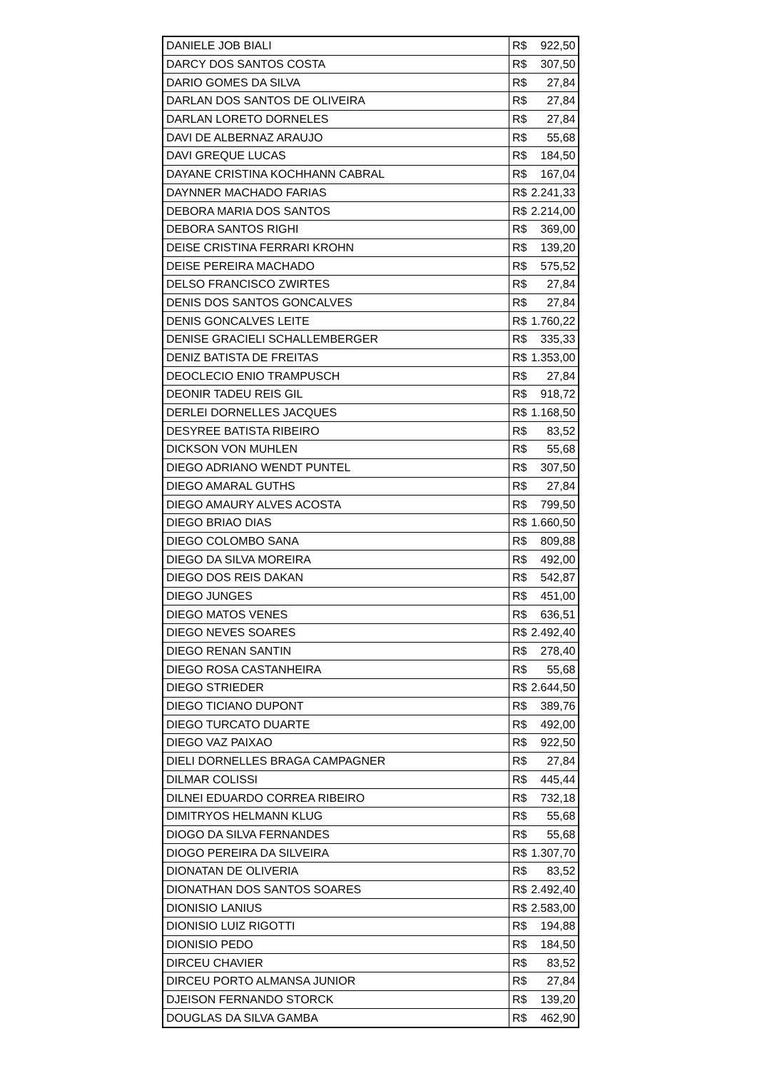| DANIELE JOB BIALI | R$ | 922,50 |
| DARCY DOS SANTOS COSTA | R$ | 307,50 |
| DARIO GOMES DA SILVA | R$ | 27,84 |
| DARLAN DOS SANTOS DE OLIVEIRA | R$ | 27,84 |
| DARLAN LORETO DORNELES | R$ | 27,84 |
| DAVI DE ALBERNAZ ARAUJO | R$ | 55,68 |
| DAVI GREQUE LUCAS | R$ | 184,50 |
| DAYANE CRISTINA KOCHHANN CABRAL | R$ | 167,04 |
| DAYNNER MACHADO FARIAS | R$ | 2.241,33 |
| DEBORA MARIA DOS SANTOS | R$ | 2.214,00 |
| DEBORA SANTOS RIGHI | R$ | 369,00 |
| DEISE CRISTINA FERRARI KROHN | R$ | 139,20 |
| DEISE PEREIRA MACHADO | R$ | 575,52 |
| DELSO FRANCISCO ZWIRTES | R$ | 27,84 |
| DENIS DOS SANTOS GONCALVES | R$ | 27,84 |
| DENIS GONCALVES LEITE | R$ | 1.760,22 |
| DENISE GRACIELI SCHALLEMBERGER | R$ | 335,33 |
| DENIZ BATISTA DE FREITAS | R$ | 1.353,00 |
| DEOCLECIO ENIO TRAMPUSCH | R$ | 27,84 |
| DEONIR TADEU REIS GIL | R$ | 918,72 |
| DERLEI DORNELLES JACQUES | R$ | 1.168,50 |
| DESYREE BATISTA RIBEIRO | R$ | 83,52 |
| DICKSON VON MUHLEN | R$ | 55,68 |
| DIEGO ADRIANO WENDT PUNTEL | R$ | 307,50 |
| DIEGO AMARAL GUTHS | R$ | 27,84 |
| DIEGO AMAURY ALVES ACOSTA | R$ | 799,50 |
| DIEGO BRIAO DIAS | R$ | 1.660,50 |
| DIEGO COLOMBO SANA | R$ | 809,88 |
| DIEGO DA SILVA MOREIRA | R$ | 492,00 |
| DIEGO DOS REIS DAKAN | R$ | 542,87 |
| DIEGO JUNGES | R$ | 451,00 |
| DIEGO MATOS VENES | R$ | 636,51 |
| DIEGO NEVES SOARES | R$ | 2.492,40 |
| DIEGO RENAN SANTIN | R$ | 278,40 |
| DIEGO ROSA CASTANHEIRA | R$ | 55,68 |
| DIEGO STRIEDER | R$ | 2.644,50 |
| DIEGO TICIANO DUPONT | R$ | 389,76 |
| DIEGO TURCATO DUARTE | R$ | 492,00 |
| DIEGO VAZ PAIXAO | R$ | 922,50 |
| DIELI DORNELLES BRAGA CAMPAGNER | R$ | 27,84 |
| DILMAR COLISSI | R$ | 445,44 |
| DILNEI EDUARDO CORREA RIBEIRO | R$ | 732,18 |
| DIMITRYOS HELMANN KLUG | R$ | 55,68 |
| DIOGO DA SILVA FERNANDES | R$ | 55,68 |
| DIOGO PEREIRA DA SILVEIRA | R$ | 1.307,70 |
| DIONATAN DE OLIVERIA | R$ | 83,52 |
| DIONATHAN DOS SANTOS SOARES | R$ | 2.492,40 |
| DIONISIO LANIUS | R$ | 2.583,00 |
| DIONISIO LUIZ RIGOTTI | R$ | 194,88 |
| DIONISIO PEDO | R$ | 184,50 |
| DIRCEU CHAVIER | R$ | 83,52 |
| DIRCEU PORTO ALMANSA JUNIOR | R$ | 27,84 |
| DJEISON FERNANDO STORCK | R$ | 139,20 |
| DOUGLAS DA SILVA GAMBA | R$ | 462,90 |